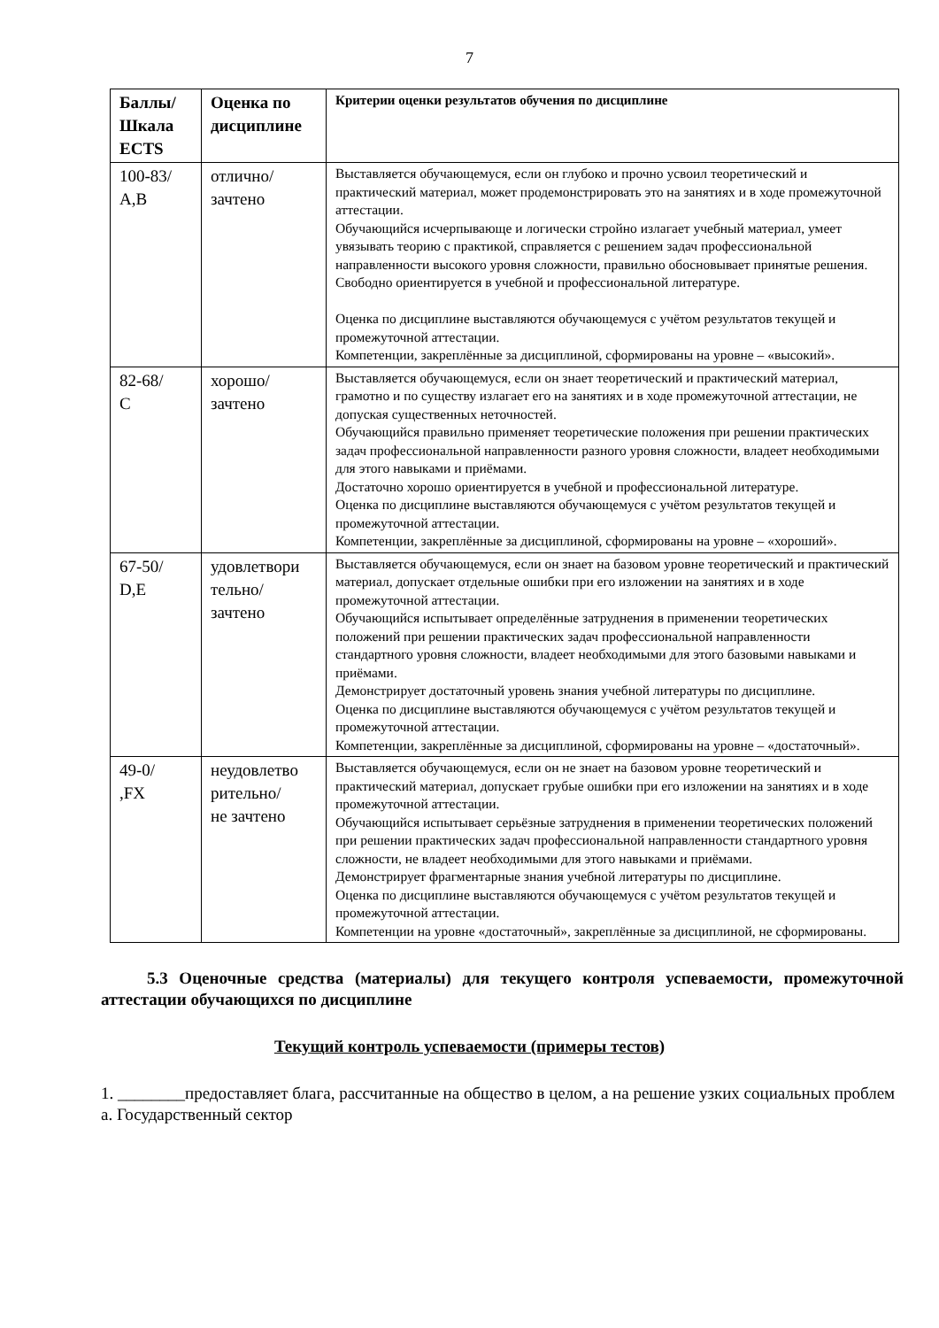7
| Баллы/ Шкала ECTS | Оценка по дисциплине | Критерии оценки результатов обучения по дисциплине |
| --- | --- | --- |
| 100-83/ А,В | отлично/ зачтено | Выставляется обучающемуся, если он глубоко и прочно усвоил теоретический и практический материал, может продемонстрировать это на занятиях и в ходе промежуточной аттестации. Обучающийся исчерпывающе и логически стройно излагает учебный материал, умеет увязывать теорию с практикой, справляется с решением задач профессиональной направленности высокого уровня сложности, правильно обосновывает принятые решения. Свободно ориентируется в учебной и профессиональной литературе. Оценка по дисциплине выставляются обучающемуся с учётом результатов текущей и промежуточной аттестации. Компетенции, закреплённые за дисциплиной, сформированы на уровне – «высокий». |
| 82-68/ С | хорошо/ зачтено | Выставляется обучающемуся, если он знает теоретический и практический материал, грамотно и по существу излагает его на занятиях и в ходе промежуточной аттестации, не допуская существенных неточностей. Обучающийся правильно применяет теоретические положения при решении практических задач профессиональной направленности разного уровня сложности, владеет необходимыми для этого навыками и приёмами. Достаточно хорошо ориентируется в учебной и профессиональной литературе. Оценка по дисциплине выставляются обучающемуся с учётом результатов текущей и промежуточной аттестации. Компетенции, закреплённые за дисциплиной, сформированы на уровне – «хороший». |
| 67-50/ D,Е | удовлетвори тельно/ зачтено | Выставляется обучающемуся, если он знает на базовом уровне теоретический и практический материал, допускает отдельные ошибки при его изложении на занятиях и в ходе промежуточной аттестации. Обучающийся испытывает определённые затруднения в применении теоретических положений при решении практических задач профессиональной направленности стандартного уровня сложности, владеет необходимыми для этого базовыми навыками и приёмами. Демонстрирует достаточный уровень знания учебной литературы по дисциплине. Оценка по дисциплине выставляются обучающемуся с учётом результатов текущей и промежуточной аттестации. Компетенции, закреплённые за дисциплиной, сформированы на уровне – «достаточный». |
| 49-0/ ,FX | неудовлетво рительно/ не зачтено | Выставляется обучающемуся, если он не знает на базовом уровне теоретический и практический материал, допускает грубые ошибки при его изложении на занятиях и в ходе промежуточной аттестации. Обучающийся испытывает серьёзные затруднения в применении теоретических положений при решении практических задач профессиональной направленности стандартного уровня сложности, не владеет необходимыми для этого навыками и приёмами. Демонстрирует фрагментарные знания учебной литературы по дисциплине. Оценка по дисциплине выставляются обучающемуся с учётом результатов текущей и промежуточной аттестации. Компетенции на уровне «достаточный», закреплённые за дисциплиной, не сформированы. |
5.3 Оценочные средства (материалы) для текущего контроля успеваемости, промежуточной аттестации обучающихся по дисциплине
Текущий контроль успеваемости (примеры тестов)
1. ________предоставляет блага, рассчитанные на общество в целом, а на решение узких социальных проблем
а. Государственный сектор